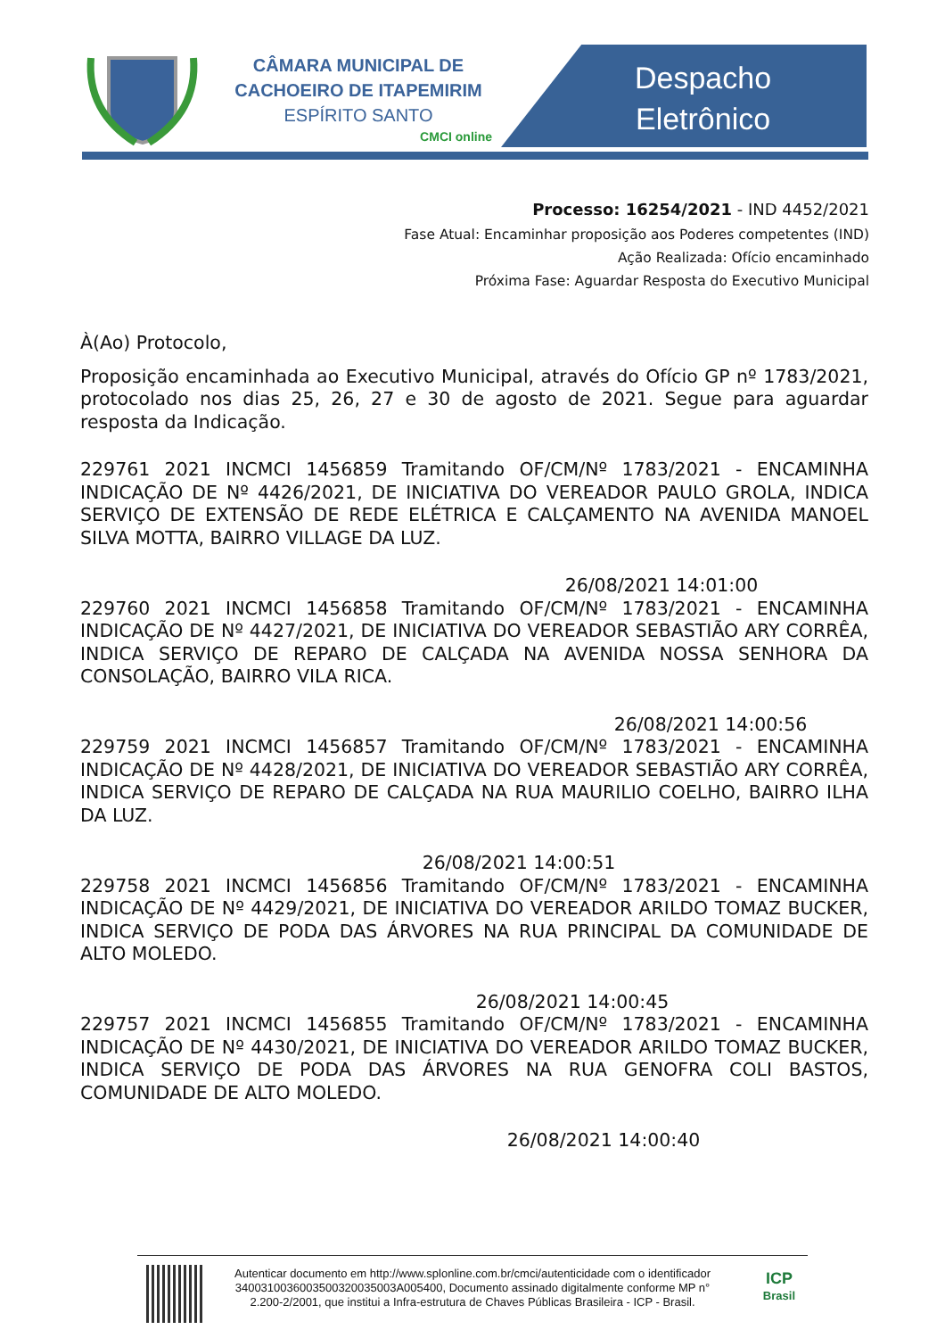CÂMARA MUNICIPAL DE
CACHOEIRO DE ITAPEMIRIM
ESPÍRITO SANTO
CMCI online
Despacho
Eletrônico
Processo: 16254/2021 - IND 4452/2021
Fase Atual: Encaminhar proposição aos Poderes competentes (IND)
Ação Realizada: Ofício encaminhado
Próxima Fase: Aguardar Resposta do Executivo Municipal
À(Ao) Protocolo,
Proposição encaminhada ao Executivo Municipal, através do Ofício GP nº 1783/2021, protocolado nos dias 25, 26, 27 e 30 de agosto de 2021. Segue para aguardar resposta da Indicação.
229761 2021 INCMCI 1456859 Tramitando OF/CM/Nº 1783/2021 - ENCAMINHA INDICAÇÃO DE Nº 4426/2021, DE INICIATIVA DO VEREADOR PAULO GROLA, INDICA SERVIÇO DE EXTENSÃO DE REDE ELÉTRICA E CALÇAMENTO NA AVENIDA MANOEL SILVA MOTTA, BAIRRO VILLAGE DA LUZ.
26/08/2021 14:01:00
229760 2021 INCMCI 1456858 Tramitando OF/CM/Nº 1783/2021 - ENCAMINHA INDICAÇÃO DE Nº 4427/2021, DE INICIATIVA DO VEREADOR SEBASTIÃO ARY CORRÊA, INDICA SERVIÇO DE REPARO DE CALÇADA NA AVENIDA NOSSA SENHORA DA CONSOLAÇÃO, BAIRRO VILA RICA.
26/08/2021 14:00:56
229759 2021 INCMCI 1456857 Tramitando OF/CM/Nº 1783/2021 - ENCAMINHA INDICAÇÃO DE Nº 4428/2021, DE INICIATIVA DO VEREADOR SEBASTIÃO ARY CORRÊA, INDICA SERVIÇO DE REPARO DE CALÇADA NA RUA MAURILIO COELHO, BAIRRO ILHA DA LUZ.
26/08/2021 14:00:51
229758 2021 INCMCI 1456856 Tramitando OF/CM/Nº 1783/2021 - ENCAMINHA INDICAÇÃO DE Nº 4429/2021, DE INICIATIVA DO VEREADOR ARILDO TOMAZ BUCKER, INDICA SERVIÇO DE PODA DAS ÁRVORES NA RUA PRINCIPAL DA COMUNIDADE DE ALTO MOLEDO.
26/08/2021 14:00:45
229757 2021 INCMCI 1456855 Tramitando OF/CM/Nº 1783/2021 - ENCAMINHA INDICAÇÃO DE Nº 4430/2021, DE INICIATIVA DO VEREADOR ARILDO TOMAZ BUCKER, INDICA SERVIÇO DE PODA DAS ÁRVORES NA RUA GENOFRA COLI BASTOS, COMUNIDADE DE ALTO MOLEDO.
26/08/2021 14:00:40
Autenticar documento em http://www.splonline.com.br/cmci/autenticidade com o identificador 3400310036003500320035003A005400, Documento assinado digitalmente conforme MP n° 2.200-2/2001, que institui a Infra-estrutura de Chaves Públicas Brasileira - ICP - Brasil.
ICP
Brasil